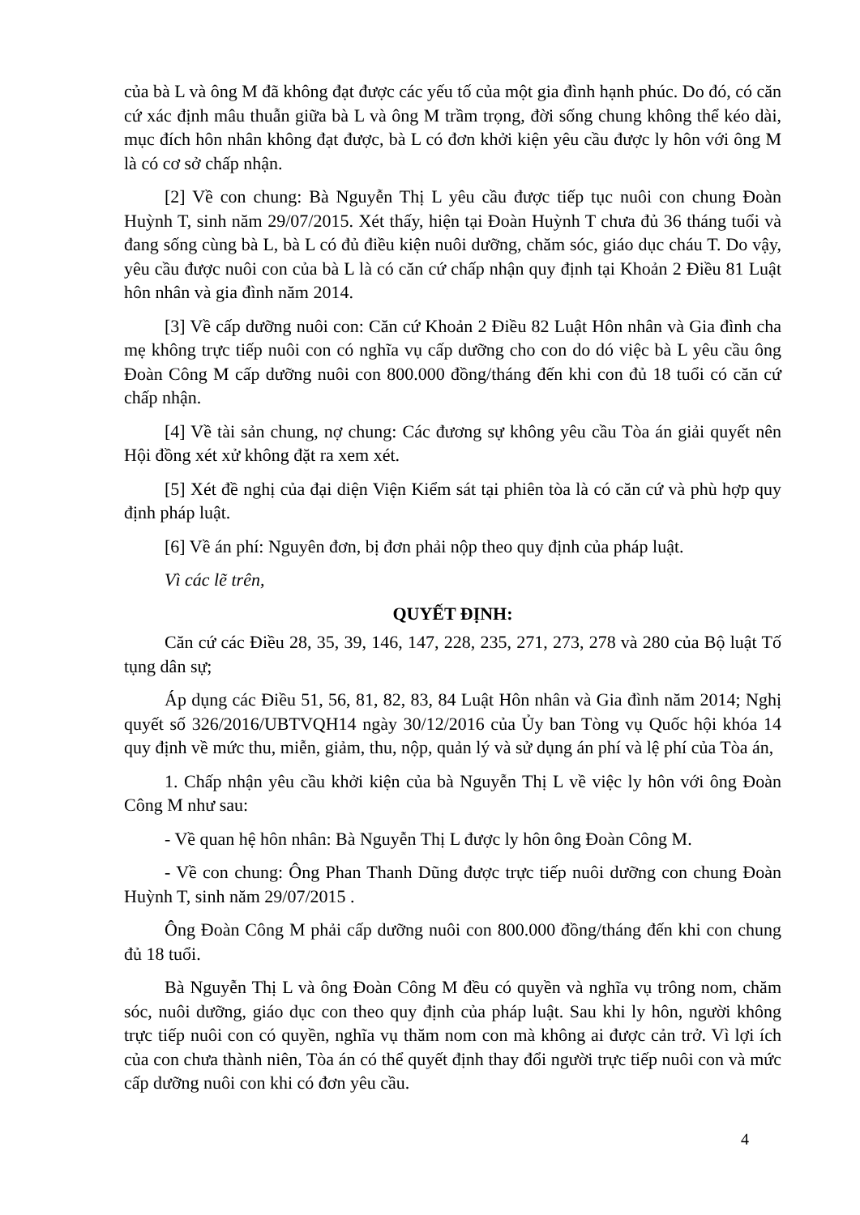của bà L và ông M đã không đạt được các yếu tố của một gia đình hạnh phúc. Do đó, có căn cứ xác định mâu thuẫn giữa bà L và ông M trầm trọng, đời sống chung không thể kéo dài, mục đích hôn nhân không đạt được, bà L có đơn khởi kiện yêu cầu được ly hôn với ông M là có cơ sở chấp nhận.
[2] Về con chung: Bà Nguyễn Thị L yêu cầu được tiếp tục nuôi con chung Đoàn Huỳnh T, sinh năm 29/07/2015. Xét thấy, hiện tại Đoàn Huỳnh T chưa đủ 36 tháng tuổi và đang sống cùng bà L, bà L có đủ điều kiện nuôi dưỡng, chăm sóc, giáo dục cháu T. Do vậy, yêu cầu được nuôi con của bà L là có căn cứ chấp nhận quy định tại Khoản 2 Điều 81 Luật hôn nhân và gia đình năm 2014.
[3] Về cấp dưỡng nuôi con: Căn cứ Khoản 2 Điều 82 Luật Hôn nhân và Gia đình cha mẹ không trực tiếp nuôi con có nghĩa vụ cấp dưỡng cho con do dó việc bà L yêu cầu ông Đoàn Công M cấp dưỡng nuôi con 800.000 đồng/tháng đến khi con đủ 18 tuổi có căn cứ chấp nhận.
[4] Về tài sản chung, nợ chung: Các đương sự không yêu cầu Tòa án giải quyết nên Hội đồng xét xử không đặt ra xem xét.
[5] Xét đề nghị của đại diện Viện Kiểm sát tại phiên tòa là có căn cứ và phù hợp quy định pháp luật.
[6] Về án phí: Nguyên đơn, bị đơn phải nộp theo quy định của pháp luật.
Vì các lẽ trên,
QUYẾT ĐỊNH:
Căn cứ các Điều 28, 35, 39, 146, 147, 228, 235, 271, 273, 278 và 280 của Bộ luật Tố tụng dân sự;
Áp dụng các Điều 51, 56, 81, 82, 83, 84 Luật Hôn nhân và Gia đình năm 2014; Nghị quyết số 326/2016/UBTVQH14 ngày 30/12/2016 của Ủy ban Tòng vụ Quốc hội khóa 14 quy định về mức thu, miễn, giảm, thu, nộp, quản lý và sử dụng án phí và lệ phí của Tòa án,
1. Chấp nhận yêu cầu khởi kiện của bà Nguyễn Thị L về việc ly hôn với ông Đoàn Công M như sau:
- Về quan hệ hôn nhân: Bà Nguyễn Thị L được ly hôn ông Đoàn Công M.
- Về con chung: Ông Phan Thanh Dũng được trực tiếp nuôi dưỡng con chung Đoàn Huỳnh T, sinh năm 29/07/2015 .
Ông Đoàn Công M phải cấp dưỡng nuôi con 800.000 đồng/tháng đến khi con chung đủ 18 tuổi.
Bà Nguyễn Thị L và ông Đoàn Công M đều có quyền và nghĩa vụ trông nom, chăm sóc, nuôi dưỡng, giáo dục con theo quy định của pháp luật. Sau khi ly hôn, người không trực tiếp nuôi con có quyền, nghĩa vụ thăm nom con mà không ai được cản trở. Vì lợi ích của con chưa thành niên, Tòa án có thể quyết định thay đổi người trực tiếp nuôi con và mức cấp dưỡng nuôi con khi có đơn yêu cầu.
4